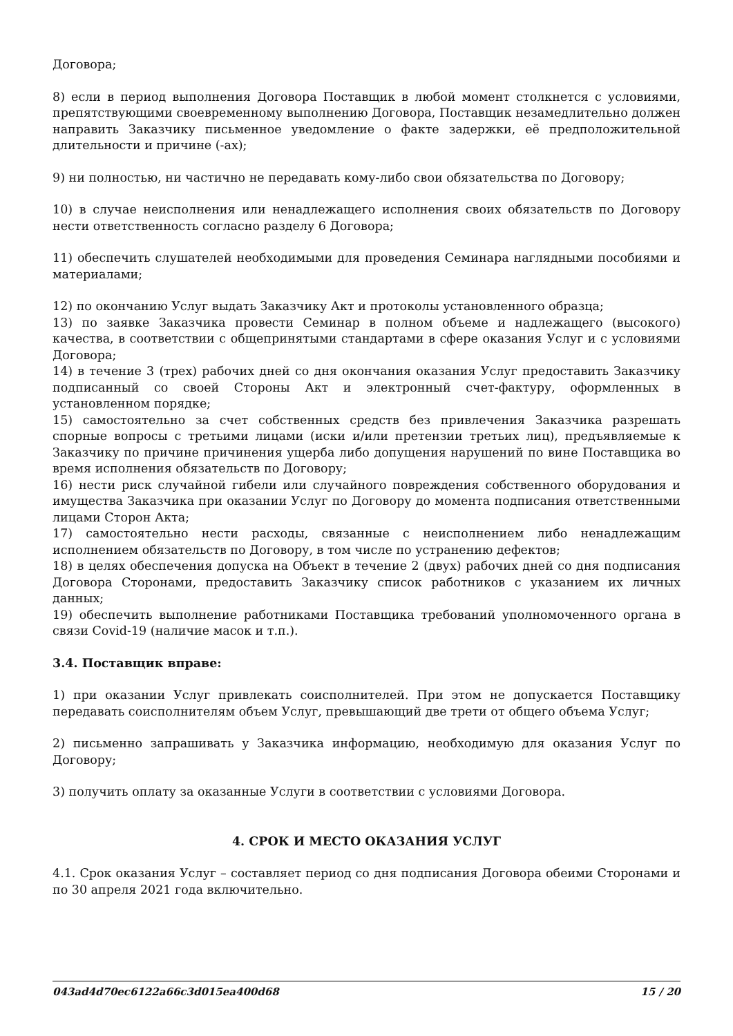Договора;
8) если в период выполнения Договора Поставщик в любой момент столкнется с условиями, препятствующими своевременному выполнению Договора, Поставщик незамедлительно должен направить Заказчику письменное уведомление о факте задержки, её предположительной длительности и причине (-ах);
9) ни полностью, ни частично не передавать кому-либо свои обязательства по Договору;
10) в случае неисполнения или ненадлежащего исполнения своих обязательств по Договору нести ответственность согласно разделу 6 Договора;
11) обеспечить слушателей необходимыми для проведения Семинара наглядными пособиями и материалами;
12) по окончанию Услуг выдать Заказчику Акт и протоколы установленного образца;
13) по заявке Заказчика провести Семинар в полном объеме и надлежащего (высокого) качества, в соответствии с общепринятыми стандартами в сфере оказания Услуг и с условиями Договора;
14) в течение 3 (трех) рабочих дней со дня окончания оказания Услуг предоставить Заказчику подписанный со своей Стороны Акт и электронный счет-фактуру, оформленных в установленном порядке;
15) самостоятельно за счет собственных средств без привлечения Заказчика разрешать спорные вопросы с третьими лицами (иски и/или претензии третьих лиц), предъявляемые к Заказчику по причине причинения ущерба либо допущения нарушений по вине Поставщика во время исполнения обязательств по Договору;
16) нести риск случайной гибели или случайного повреждения собственного оборудования и имущества Заказчика при оказании Услуг по Договору до момента подписания ответственными лицами Сторон Акта;
17) самостоятельно нести расходы, связанные с неисполнением либо ненадлежащим исполнением обязательств по Договору, в том числе по устранению дефектов;
18) в целях обеспечения допуска на Объект в течение 2 (двух) рабочих дней со дня подписания Договора Сторонами, предоставить Заказчику список работников с указанием их личных данных;
19) обеспечить выполнение работниками Поставщика требований уполномоченного органа в связи Covid-19 (наличие масок и т.п.).
3.4. Поставщик вправе:
1) при оказании Услуг привлекать соисполнителей. При этом не допускается Поставщику передавать соисполнителям объем Услуг, превышающий две трети от общего объема Услуг;
2) письменно запрашивать у Заказчика информацию, необходимую для оказания Услуг по Договору;
3) получить оплату за оказанные Услуги в соответствии с условиями Договора.
4. СРОК И МЕСТО ОКАЗАНИЯ УСЛУГ
4.1. Срок оказания Услуг – составляет период со дня подписания Договора обеими Сторонами и по 30 апреля 2021 года включительно.
043ad4d70ec6122a66c3d015ea400d68 15 / 20